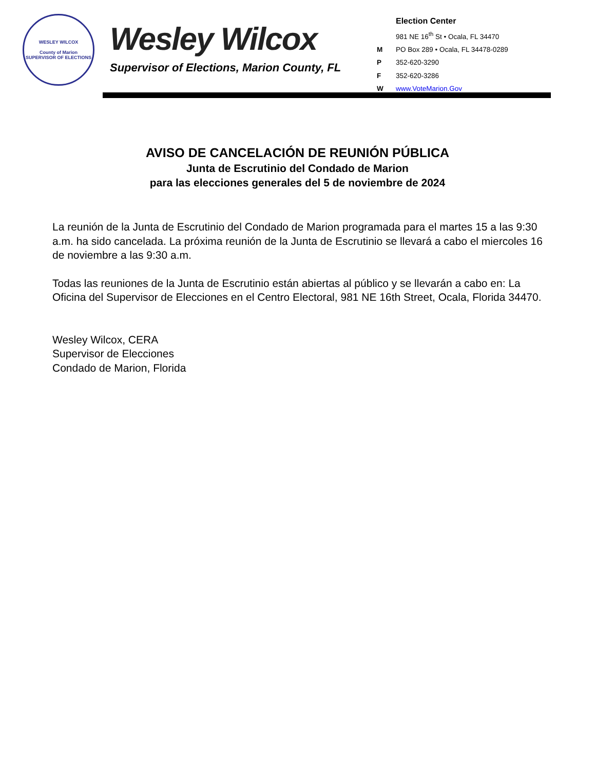WESLEY WILCOX
County of Marion
SUPERVISOR OF ELECTIONS
Wesley Wilcox
Supervisor of Elections, Marion County, FL
Election Center
981 NE 16<sup>th</sup> St • Ocala, FL 34470
M PO Box 289 • Ocala, FL 34478-0289
P 352-620-3290
F 352-620-3286
Wwww.VoteMarion.Gov
AVISO DE CANCELACIÓN DE REUNIÓN PÚBLICA
Junta de Escrutinio del Condado de Marion
para las elecciones generales del 5 de noviembre de 2024
La reunión de la Junta de Escrutinio del Condado de Marion programada para el martes 15 a las 9:30 a.m. ha sido cancelada. La próxima reunión de la Junta de Escrutinio se llevará a cabo el miercoles 16 de noviembre a las 9:30 a.m.
Todas las reuniones de la Junta de Escrutinio están abiertas al público y se llevarán a cabo en: La Oficina del Supervisor de Elecciones en el Centro Electoral, 981 NE 16th Street, Ocala, Florida 34470.
Wesley Wilcox, CERA
Supervisor de Elecciones
Condado de Marion, Florida